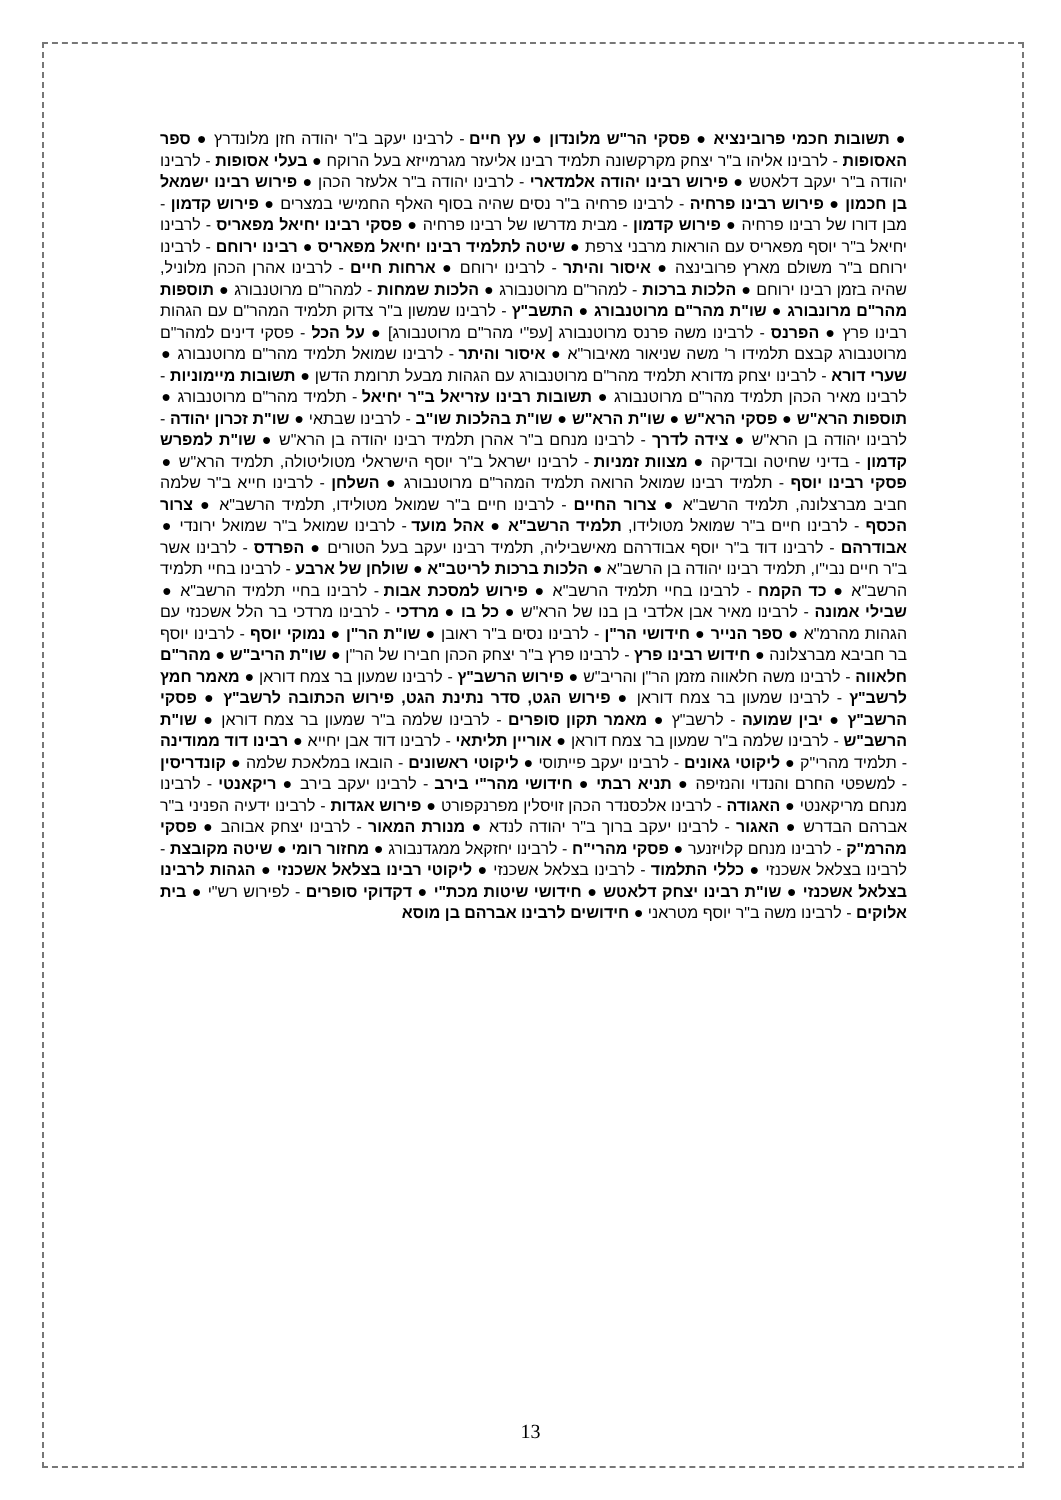● תשובות חכמי פרובינציא ● פסקי הר"ש מלונדון ● עץ חיים - לרבינו יעקב ב"ר יהודה חזן מלונדרץ ● ספר האסופות - לרבינו אליהו ב"ר יצחק מקרקשונה תלמיד רבינו אליעזר מגרמייזא בעל הרוקח ● בעלי אסופות - לרבינו יהודה ב"ר יעקב דלאטש ● פירוש רבינו יהודה אלמדארי - לרבינו יהודה ב"ר אלעזר הכהן ● פירוש רבינו ישמאל בן חכמון ● פירוש רבינו פרחיה - לרבינו פרחיה ב"ר נסים שהיה בסוף האלף החמישי במצרים ● פירוש קדמון - מבן דורו של רבינו פרחיה ● פירוש קדמון - מבית מדרשו של רבינו פרחיה ● פסקי רבינו יחיאל מפאריס - לרבינו יחיאל ב"ר יוסף מפאריס עם הוראות מרבני צרפת ● שיטה לתלמיד רבינו יחיאל מפאריס ● רבינו ירוחם - לרבינו ירוחם ב"ר משולם מארץ פרובינצה ● איסור והיתר - לרבינו ירוחם ● ארחות חיים - לרבינו אהרן הכהן מלוניל, שהיה בזמן רבינו ירוחם ● הלכות ברכות - למהר"ם מרוטנבורג ● הלכות שמחות - למהר"ם מרוטנבורג ● תוספות מהר"ם מרונבורג ● שו"ת מהר"ם מרוטנבורג ● התשב"ץ - לרבינו שמשון ב"ר צדוק תלמיד המהר"ם עם הגהות רבינו פרץ ● הפרנס - לרבינו משה פרנס מרוטנבורג [עפ"י מהר"ם מרוטנבורג] ● על הכל - פסקי דינים למהר"ם מרוטנבורג קבצם תלמידו ר' משה שניאור מאיבור"א ● איסור והיתר - לרבינו שמואל תלמיד מהר"ם מרוטנבורג ● שערי דורא - לרבינו יצחק מדורא תלמיד מהר"ם מרוטנבורג עם הגהות מבעל תרומת הדשן ● תשובות מיימוניות - לרבינו מאיר הכהן תלמיד מהר"ם מרוטנבורג ● תשובות רבינו עזריאל ב"ר יחיאל - תלמיד מהר"ם מרוטנבורג ● תוספות הרא"ש ● פסקי הרא"ש ● שו"ת הרא"ש ● שו"ת בהלכות שו"ב - לרבינו שבתאי ● שו"ת זכרון יהודה - לרבינו יהודה בן הרא"ש ● צידה לדרך - לרבינו מנחם ב"ר אהרן תלמיד רבינו יהודה בן הרא"ש ● שו"ת למפרש קדמון - בדיני שחיטה ובדיקה ● מצוות זמניות - לרבינו ישראל ב"ר יוסף הישראלי מטוליטולה, תלמיד הרא"ש ● פסקי רבינו יוסף - תלמיד רבינו שמואל הרואה תלמיד המהר"ם מרוטנבורג ● השלחן - לרבינו חייא ב"ר שלמה חביב מברצלונה, תלמיד הרשב"א ● צרור החיים - לרבינו חיים ב"ר שמואל מטולידו, תלמיד הרשב"א ● צרור הכסף - לרבינו חיים ב"ר שמואל מטולידו, תלמיד הרשב"א ● אהל מועד - לרבינו שמואל ב"ר שמואל ירונדי ● אבודרהם - לרבינו דוד ב"ר יוסף אבודרהם מאישביליה, תלמיד רבינו יעקב בעל הטורים ● הפרדס - לרבינו אשר ב"ר חיים נבי"ו, תלמיד רבינו יהודה בן הרשב"א ● הלכות ברכות לריטב"א ● שולחן של ארבע - לרבינו בחיי תלמיד הרשב"א ● כד הקמח - לרבינו בחיי תלמיד הרשב"א ● פירוש למסכת אבות - לרבינו בחיי תלמיד הרשב"א ● שבילי אמונה - לרבינו מאיר אבן אלדבי בן בנו של הרא"ש ● כל בו ● מרדכי - לרבינו מרדכי בר הלל אשכנזי עם הגהות מהרמ"א ● ספר הנייר ● חידושי הר"ן - לרבינו נסים ב"ר ראובן ● שו"ת הר"ן ● נמוקי יוסף - לרבינו יוסף בר חביבא מברצלונה ● חידוש רבינו פרץ - לרבינו פרץ ב"ר יצחק הכהן חבירו של הר"ן ● שו"ת הריב"ש ● מהר"ם חלאווה - לרבינו משה חלאווה מזמן הר"ן והריב"ש ● פירוש הרשב"ץ - לרבינו שמעון בר צמח דוראן ● מאמר חמץ לרשב"ץ - לרבינו שמעון בר צמח דוראן ● פירוש הגט, סדר נתינת הגט, פירוש הכתובה לרשב"ץ ● פסקי הרשב"ץ ● יבין שמועה - לרשב"ץ ● מאמר תקון סופרים - לרבינו שלמה ב"ר שמעון בר צמח דוראן ● שו"ת הרשב"ש - לרבינו שלמה ב"ר שמעון בר צמח דוראן ● אוריין תליתאי - לרבינו דוד אבן יחייא ● רבינו דוד ממודינה - תלמיד מהרי"ק ● ליקוטי גאונים - לרבינו יעקב פייתוסי ● ליקוטי ראשונים - הובאו במלאכת שלמה ● קונדריסין - למשפטי החרם והנדוי והנזיפה ● תניא רבתי ● חידושי מהר"י בירב - לרבינו יעקב בירב ● ריקאנטי - לרבינו מנחם מריקאנטי ● האגודה - לרבינו אלכסנדר הכהן זויסלין מפרנקפורט ● פירוש אגדות - לרבינו ידעיה הפניני ב"ר אברהם הבדרש ● האגור - לרבינו יעקב ברוך ב"ר יהודה לנדא ● מנורת המאור - לרבינו יצחק אבוהב ● פסקי מהרמ"ק - לרבינו מנחם קלויזנער ● פסקי מהרי"ח - לרבינו יחזקאל ממגדנבורג ● מחזור רומי ● שיטה מקובצת - לרבינו בצלאל אשכנזי ● כללי התלמוד - לרבינו בצלאל אשכנזי ● ליקוטי רבינו בצלאל אשכנזי ● הגהות לרבינו בצלאל אשכנזי ● שו"ת רבינו יצחק דלאטש ● חידושי שיטות מכת"י ● דקדוקי סופרים - לפירוש רש"י ● בית אלוקים - לרבינו משה ב"ר יוסף מטראני ● חידושים לרבינו אברהם בן מוסא
13